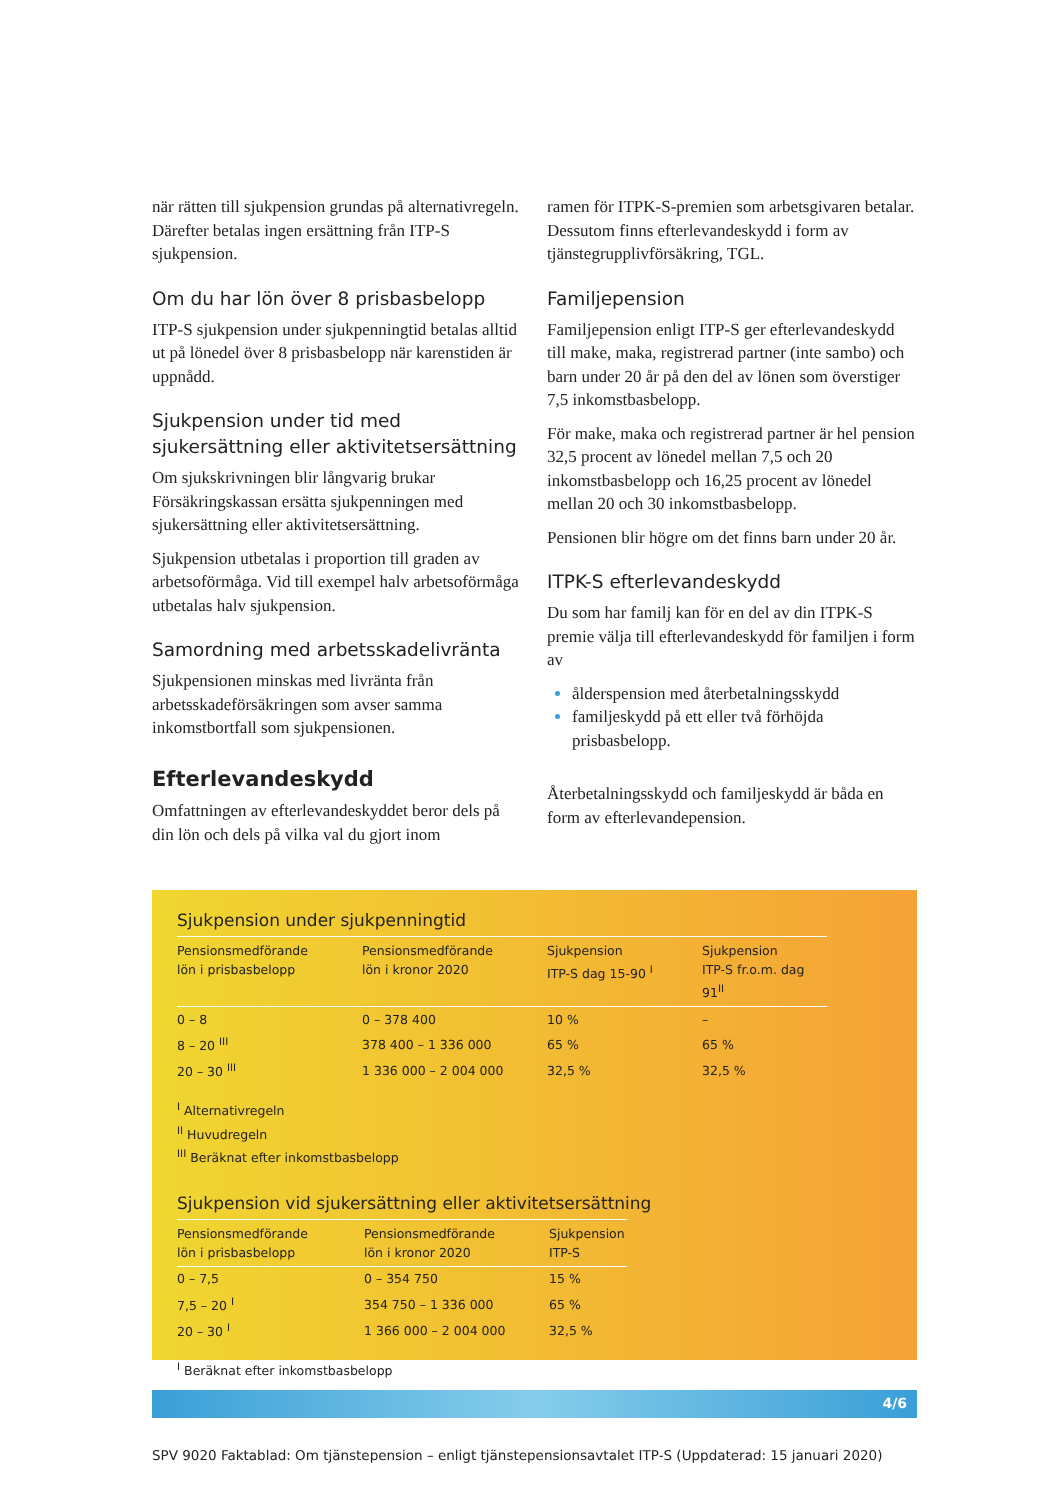när rätten till sjukpension grundas på alternativregeln. Därefter betalas ingen ersättning från ITP-S sjukpension.
Om du har lön över 8 prisbasbelopp
ITP-S sjukpension under sjukpenningtid betalas alltid ut på lönedel över 8 prisbasbelopp när karenstiden är uppnådd.
Sjukpension under tid med sjukersättning eller aktivitetsersättning
Om sjukskrivningen blir långvarig brukar Försäkringskassan ersätta sjukpenningen med sjukersättning eller aktivitetsersättning.
Sjukpension utbetalas i proportion till graden av arbetsoförmåga. Vid till exempel halv arbetsoförmåga utbetalas halv sjukpension.
Samordning med arbetsskadelivränta
Sjukpensionen minskas med livränta från arbetsskadeförsäkringen som avser samma inkomstbortfall som sjukpensionen.
Efterlevandeskydd
Omfattningen av efterlevandeskyddet beror dels på din lön och dels på vilka val du gjort inom
ramen för ITPK-S-premien som arbetsgivaren betalar. Dessutom finns efterlevandeskydd i form av tjänstegrupplivförsäkring, TGL.
Familjepension
Familjepension enligt ITP-S ger efterlevandeskydd till make, maka, registrerad partner (inte sambo) och barn under 20 år på den del av lönen som överstiger 7,5 inkomstbasbelopp.
För make, maka och registrerad partner är hel pension 32,5 procent av lönedel mellan 7,5 och 20 inkomstbasbelopp och 16,25 procent av lönedel mellan 20 och 30 inkomstbasbelopp.
Pensionen blir högre om det finns barn under 20 år.
ITPK-S efterlevandeskydd
Du som har familj kan för en del av din ITPK-S premie välja till efterlevandeskydd för familjen i form av
ålderspension med återbetalningsskydd
familjeskydd på ett eller två förhöjda prisbasbelopp.
Återbetalningsskydd och familjeskydd är båda en form av efterlevandepension.
Sjukpension under sjukpenningtid
| Pensionsmedförande lön i prisbasbelopp | Pensionsmedförande lön i kronor 2020 | Sjukpension ITP-S dag 15-90 <sup>I</sup> | Sjukpension ITP-S fr.o.m. dag 91<sup>II</sup> |
| --- | --- | --- | --- |
| 0 – 8 | 0 – 378 400 | 10 % | – |
| 8 – 20 <sup>III</sup> | 378 400 – 1 336 000 | 65 % | 65 % |
| 20 – 30 <sup>III</sup> | 1 336 000 – 2 004 000 | 32,5 % | 32,5 % |
<sup>I</sup> Alternativregeln
<sup>II</sup> Huvudregeln
<sup>III</sup> Beräknat efter inkomstbasbelopp
Sjukpension vid sjukersättning eller aktivitetsersättning
| Pensionsmedförande lön i prisbasbelopp | Pensionsmedförande lön i kronor 2020 | Sjukpension ITP-S |
| --- | --- | --- |
| 0 – 7,5 | 0 – 354 750 | 15 % |
| 7,5 – 20 <sup>I</sup> | 354 750 – 1 336 000 | 65 % |
| 20 – 30 <sup>I</sup> | 1 366 000 – 2 004 000 | 32,5 % |
<sup>I</sup> Beräknat efter inkomstbasbelopp
4/6
SPV 9020 Faktablad: Om tjänstepension – enligt tjänstepensionsavtalet ITP-S (Uppdaterad: 15 januari 2020)